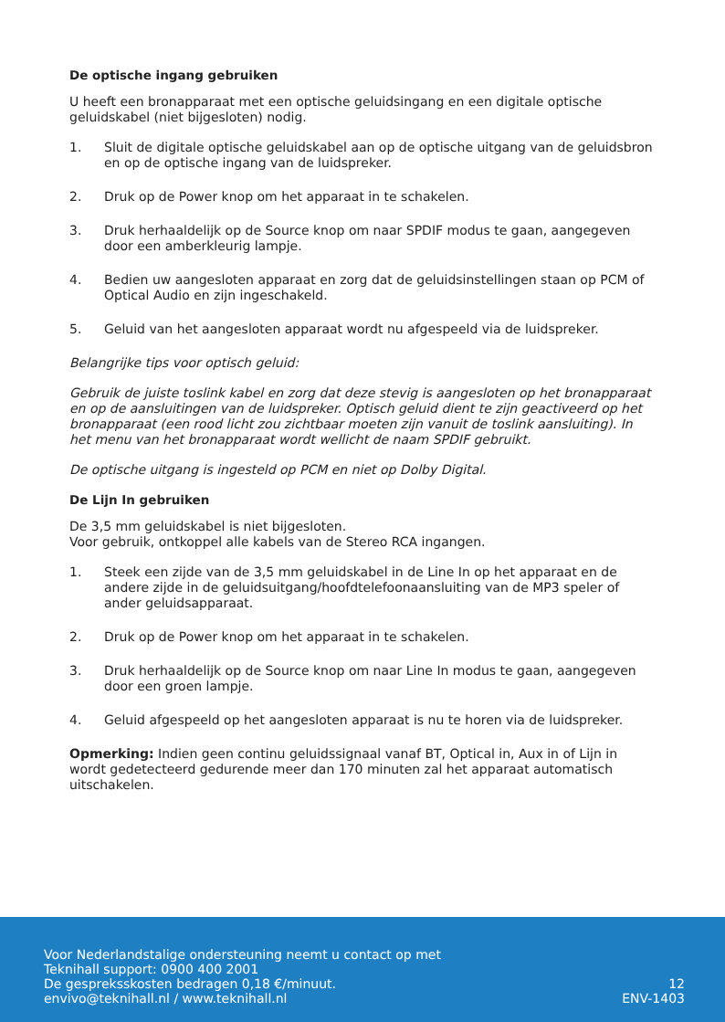De optische ingang gebruiken
U heeft een bronapparaat met een optische geluidsingang en een digitale optische geluidskabel (niet bijgesloten) nodig.
1. Sluit de digitale optische geluidskabel aan op de optische uitgang van de geluidsbron en op de optische ingang van de luidspreker.
2. Druk op de Power knop om het apparaat in te schakelen.
3. Druk herhaaldelijk op de Source knop om naar SPDIF modus te gaan, aangegeven door een amberkleurig lampje.
4. Bedien uw aangesloten apparaat en zorg dat de geluidsinstellingen staan op PCM of Optical Audio en zijn ingeschakeld.
5. Geluid van het aangesloten apparaat wordt nu afgespeeld via de luidspreker.
Belangrijke tips voor optisch geluid:
Gebruik de juiste toslink kabel en zorg dat deze stevig is aangesloten op het bronapparaat en op de aansluitingen van de luidspreker. Optisch geluid dient te zijn geactiveerd op het bronapparaat (een rood licht zou zichtbaar moeten zijn vanuit de toslink aansluiting). In het menu van het bronapparaat wordt wellicht de naam SPDIF gebruikt.
De optische uitgang is ingesteld op PCM en niet op Dolby Digital.
De Lijn In gebruiken
De 3,5 mm geluidskabel is niet bijgesloten.
Voor gebruik, ontkoppel alle kabels van de Stereo RCA ingangen.
1. Steek een zijde van de 3,5 mm geluidskabel in de Line In op het apparaat en de andere zijde in de geluidsuitgang/hoofdtelefoonaansluiting van de MP3 speler of ander geluidsapparaat.
2. Druk op de Power knop om het apparaat in te schakelen.
3. Druk herhaaldelijk op de Source knop om naar Line In modus te gaan, aangegeven door een groen lampje.
4. Geluid afgespeeld op het aangesloten apparaat is nu te horen via de luidspreker.
Opmerking: Indien geen continu geluidssignaal vanaf BT, Optical in, Aux in of Lijn in wordt gedetecteerd gedurende meer dan 170 minuten zal het apparaat automatisch uitschakelen.
Voor Nederlandstalige ondersteuning neemt u contact op met
Teknihall support: 0900 400 2001
De gespreksskosten bedragen 0,18 €/minuut.
envivo@teknihall.nl / www.teknihall.nl
12
ENV-1403